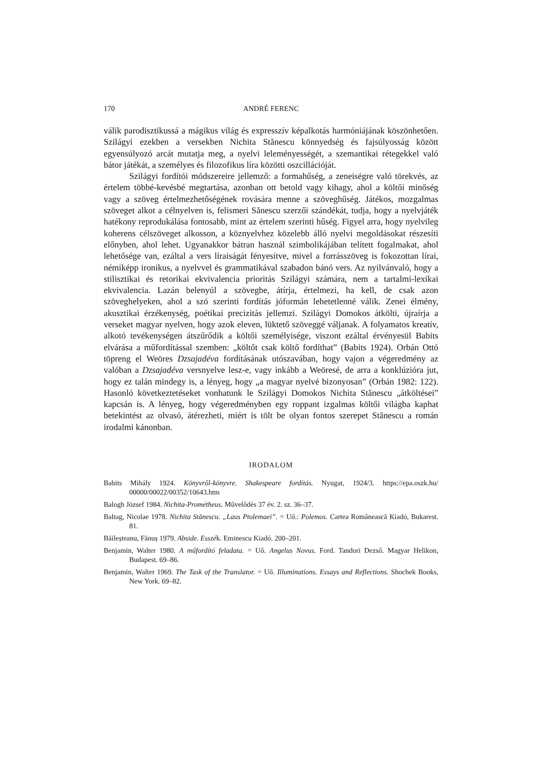170 ANDRÉ FERENC
válik parodisztikussá a mágikus világ és expresszív képalkotás harmóniájának köszönhetően. Szilágyi ezekben a versekben Nichita Stănescu könnyedség és fajsúlyosság között egyensúlyozó arcát mutatja meg, a nyelvi leleményességét, a szemantikai rétegekkel való bátor játékát, a személyes és filozofikus líra közötti oszcillációját.
Szilágyi fordítói módszereire jellemző: a formahűség, a zeneiségre való törekvés, az értelem többé-kevésbé megtartása, azonban ott betold vagy kihagy, ahol a költői minőség vagy a szöveg értelmezhetőségének rovására menne a szöveghűség. Játékos, mozgalmas szöveget alkot a célnyelven is, felismeri Sănescu szerzői szándékát, tudja, hogy a nyelvjáték hatékony reprodukálása fontosabb, mint az értelem szerinti hűség. Figyel arra, hogy nyelvileg koherens célszöveget alkosson, a köznyelvhez közelebb álló nyelvi megoldásokat részesíti előnyben, ahol lehet. Ugyanakkor bátran használ szimbolikájában telített fogalmakat, ahol lehetősége van, ezáltal a vers líraiságát fényesítve, mivel a forrásszöveg is fokozottan lírai, némiképp ironikus, a nyelvvel és grammatikával szabadon bánó vers. Az nyilvánvaló, hogy a stilisztikai és retorikai ekvivalencia prioritás Szilágyi számára, nem a tartalmi-lexikai ekvivalencia. Lazán belenyúl a szövegbe, átírja, értelmezi, ha kell, de csak azon szöveghelyeken, ahol a szó szerinti fordítás jóformán lehetetlenné válik. Zenei élmény, akusztikai érzékenység, poétikai precizitás jellemzi. Szilágyi Domokos átkölti, újraírja a verseket magyar nyelven, hogy azok eleven, lüktető szöveggé váljanak. A folyamatos kreatív, alkotó tevékenységen átszűrődik a költői személyisége, viszont ezáltal érvényesül Babits elvárása a műfordítással szemben: „költőt csak költő fordíthat” (Babits 1924). Orbán Ottó töpreng el Weöres Dzsajadéva fordításának utószavában, hogy vajon a végeredmény az valóban a Dzsajadéva versnyelve lesz-e, vagy inkább a Weöresé, de arra a konklúzióra jut, hogy ez talán mindegy is, a lényeg, hogy „a magyar nyelvé bizonyosan” (Orbán 1982: 122). Hasonló következtetéseket vonhatunk le Szilágyi Domokos Nichita Stănescu „átköltései” kapcsán is. A lényeg, hogy végeredményben egy roppant izgalmas költői világba kaphat betekintést az olvasó, átérezheti, miért is tölt be olyan fontos szerepet Stănescu a román irodalmi kánonban.
IRODALOM
Babits Mihály 1924. Könyvről-könyvre. Shakespeare fordítás. Nyugat, 1924/3. https://epa.oszk.hu/ 00000/00022/00352/10643.htm
Balogh József 1984. Nichita-Prométheus. Művelődés 37 év. 2. sz. 36–37.
Baltag, Nicolae 1978. Nichita Stănescu. „Laus Ptolemaei”. = Uő.: Polemos. Cartea Românească Kiadó, Bukarest. 81.
Băileșteanu, Fănuș 1979. Abside. Esszék. Eminescu Kiadó. 200–201.
Benjamin, Walter 1980. A műfordító feladata. = Uő. Angelus Novus. Ford. Tandori Dezső. Magyar Helikon, Budapest. 69–86.
Benjamin, Walter 1969. The Task of the Translator. = Uő. Illuminations. Essays and Reflections. Shochek Books, New York. 69–82.